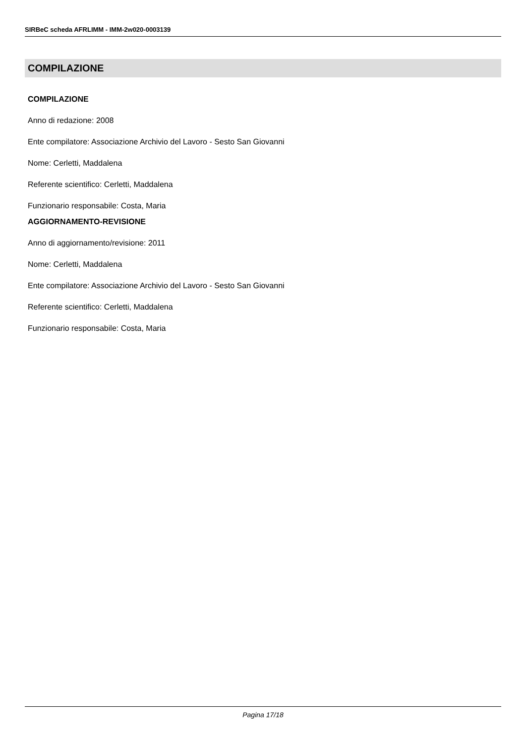SIRBeC scheda AFRLIMM - IMM-2w020-0003139
COMPILAZIONE
COMPILAZIONE
Anno di redazione: 2008
Ente compilatore: Associazione Archivio del Lavoro - Sesto San Giovanni
Nome: Cerletti, Maddalena
Referente scientifico: Cerletti, Maddalena
Funzionario responsabile: Costa, Maria
AGGIORNAMENTO-REVISIONE
Anno di aggiornamento/revisione: 2011
Nome: Cerletti, Maddalena
Ente compilatore: Associazione Archivio del Lavoro - Sesto San Giovanni
Referente scientifico: Cerletti, Maddalena
Funzionario responsabile: Costa, Maria
Pagina 17/18